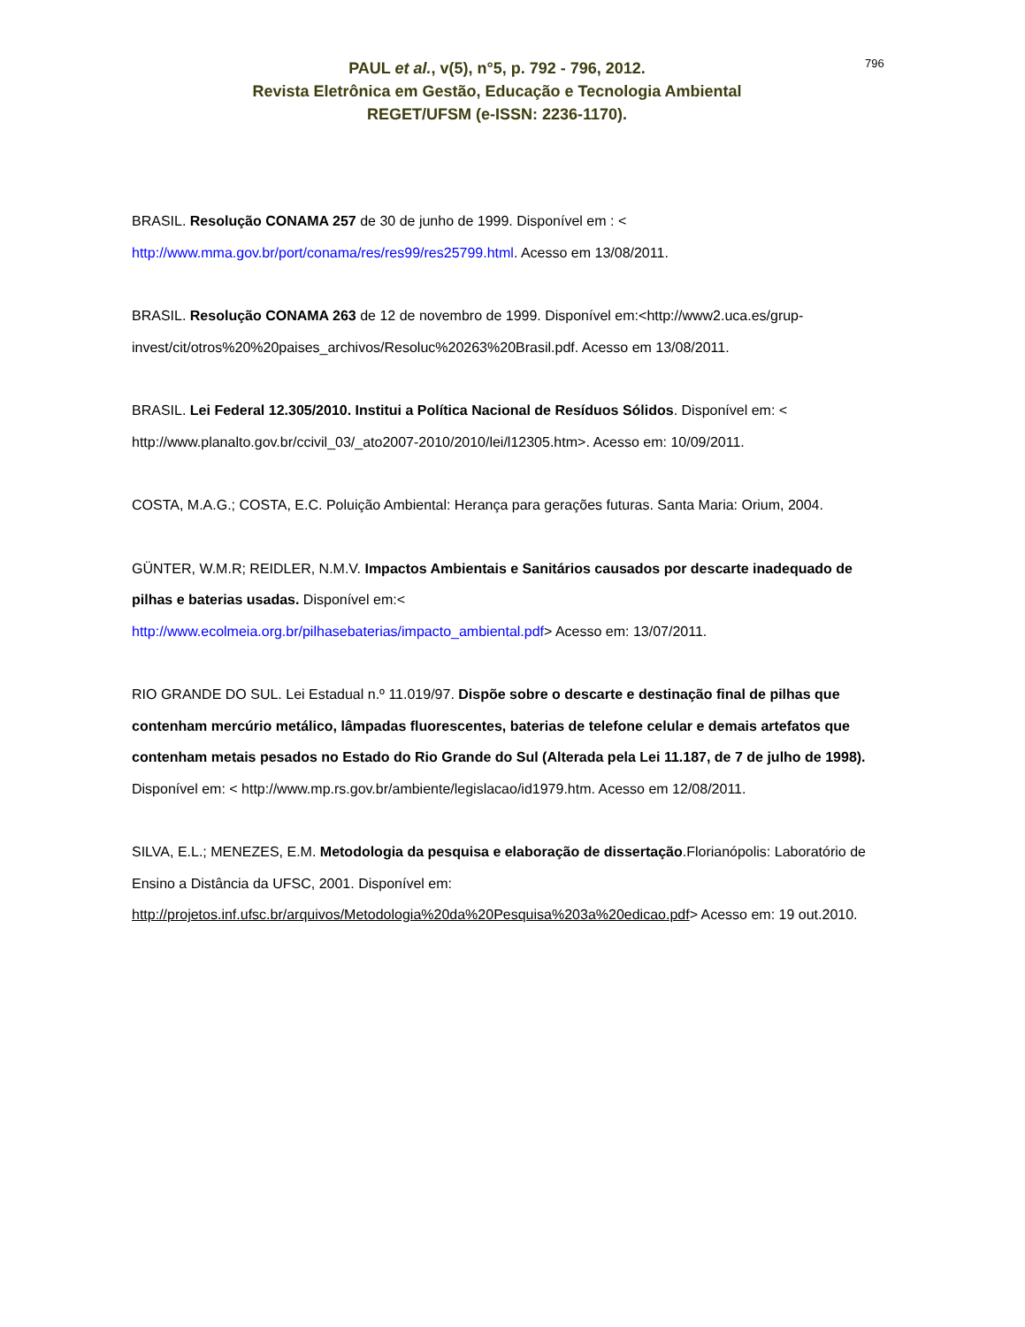796
PAUL et al., v(5), n°5, p. 792 - 796, 2012.
Revista Eletrônica em Gestão, Educação e Tecnologia Ambiental
REGET/UFSM (e-ISSN: 2236-1170).
BRASIL. Resolução CONAMA 257 de 30 de junho de 1999. Disponível em : < http://www.mma.gov.br/port/conama/res/res99/res25799.html. Acesso em 13/08/2011.
BRASIL. Resolução CONAMA 263 de 12 de novembro de 1999. Disponível em:<http://www2.uca.es/grup-invest/cit/otros%20%20paises_archivos/Resoluc%20263%20Brasil.pdf. Acesso em 13/08/2011.
BRASIL. Lei Federal 12.305/2010. Institui a Política Nacional de Resíduos Sólidos. Disponível em: < http://www.planalto.gov.br/ccivil_03/_ato2007-2010/2010/lei/l12305.htm>. Acesso em: 10/09/2011.
COSTA, M.A.G.; COSTA, E.C. Poluição Ambiental: Herança para gerações futuras. Santa Maria: Orium, 2004.
GÜNTER, W.M.R; REIDLER, N.M.V. Impactos Ambientais e Sanitários causados por descarte inadequado de pilhas e baterias usadas. Disponível em:<
http://www.ecolmeia.org.br/pilhasebaterias/impacto_ambiental.pdf> Acesso em: 13/07/2011.
RIO GRANDE DO SUL. Lei Estadual n.º 11.019/97. Dispõe sobre o descarte e destinação final de pilhas que contenham mercúrio metálico, lâmpadas fluorescentes, baterias de telefone celular e demais artefatos que contenham metais pesados no Estado do Rio Grande do Sul (Alterada pela Lei 11.187, de 7 de julho de 1998). Disponível em: < http://www.mp.rs.gov.br/ambiente/legislacao/id1979.htm. Acesso em 12/08/2011.
SILVA, E.L.; MENEZES, E.M. Metodologia da pesquisa e elaboração de dissertação.Florianópolis: Laboratório de Ensino a Distância da UFSC, 2001. Disponível em:
http://projetos.inf.ufsc.br/arquivos/Metodologia%20da%20Pesquisa%203a%20edicao.pdf> Acesso em: 19 out.2010.